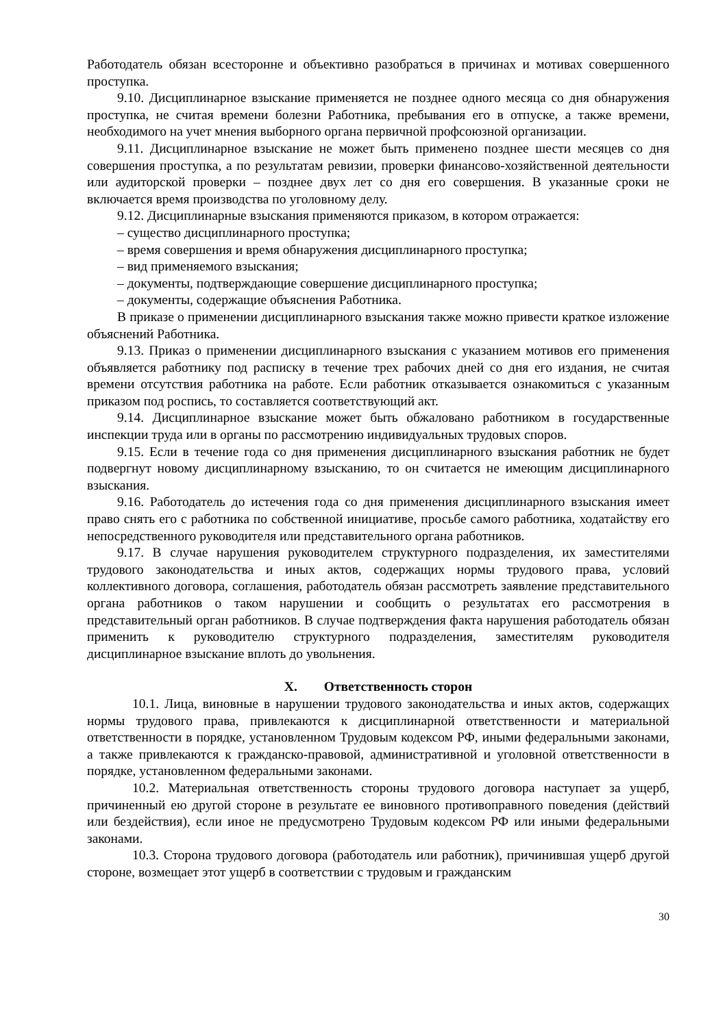Работодатель обязан всесторонне и объективно разобраться в причинах и мотивах совершенного проступка.
9.10. Дисциплинарное взыскание применяется не позднее одного месяца со дня обнаружения проступка, не считая времени болезни Работника, пребывания его в отпуске, а также времени, необходимого на учет мнения выборного органа первичной профсоюзной организации.
9.11. Дисциплинарное взыскание не может быть применено позднее шести месяцев со дня совершения проступка, а по результатам ревизии, проверки финансово-хозяйственной деятельности или аудиторской проверки – позднее двух лет со дня его совершения. В указанные сроки не включается время производства по уголовному делу.
9.12. Дисциплинарные взыскания применяются приказом, в котором отражается:
– существо дисциплинарного проступка;
– время совершения и время обнаружения дисциплинарного проступка;
– вид применяемого взыскания;
– документы, подтверждающие совершение дисциплинарного проступка;
– документы, содержащие объяснения Работника.
В приказе о применении дисциплинарного взыскания также можно привести краткое изложение объяснений Работника.
9.13. Приказ о применении дисциплинарного взыскания с указанием мотивов его применения объявляется работнику под расписку в течение трех рабочих дней со дня его издания, не считая времени отсутствия работника на работе. Если работник отказывается ознакомиться с указанным приказом под роспись, то составляется соответствующий акт.
9.14. Дисциплинарное взыскание может быть обжаловано работником в государственные инспекции труда или в органы по рассмотрению индивидуальных трудовых споров.
9.15. Если в течение года со дня применения дисциплинарного взыскания работник не будет подвергнут новому дисциплинарному взысканию, то он считается не имеющим дисциплинарного взыскания.
9.16. Работодатель до истечения года со дня применения дисциплинарного взыскания имеет право снять его с работника по собственной инициативе, просьбе самого работника, ходатайству его непосредственного руководителя или представительного органа работников.
9.17. В случае нарушения руководителем структурного подразделения, их заместителями трудового законодательства и иных актов, содержащих нормы трудового права, условий коллективного договора, соглашения, работодатель обязан рассмотреть заявление представительного органа работников о таком нарушении и сообщить о результатах его рассмотрения в представительный орган работников. В случае подтверждения факта нарушения работодатель обязан применить к руководителю структурного подразделения, заместителям руководителя дисциплинарное взыскание вплоть до увольнения.
X. Ответственность сторон
10.1. Лица, виновные в нарушении трудового законодательства и иных актов, содержащих нормы трудового права, привлекаются к дисциплинарной ответственности и материальной ответственности в порядке, установленном Трудовым кодексом РФ, иными федеральными законами, а также привлекаются к гражданско-правовой, административной и уголовной ответственности в порядке, установленном федеральными законами.
10.2. Материальная ответственность стороны трудового договора наступает за ущерб, причиненный ею другой стороне в результате ее виновного противоправного поведения (действий или бездействия), если иное не предусмотрено Трудовым кодексом РФ или иными федеральными законами.
10.3. Сторона трудового договора (работодатель или работник), причинившая ущерб другой стороне, возмещает этот ущерб в соответствии с трудовым и гражданским
30